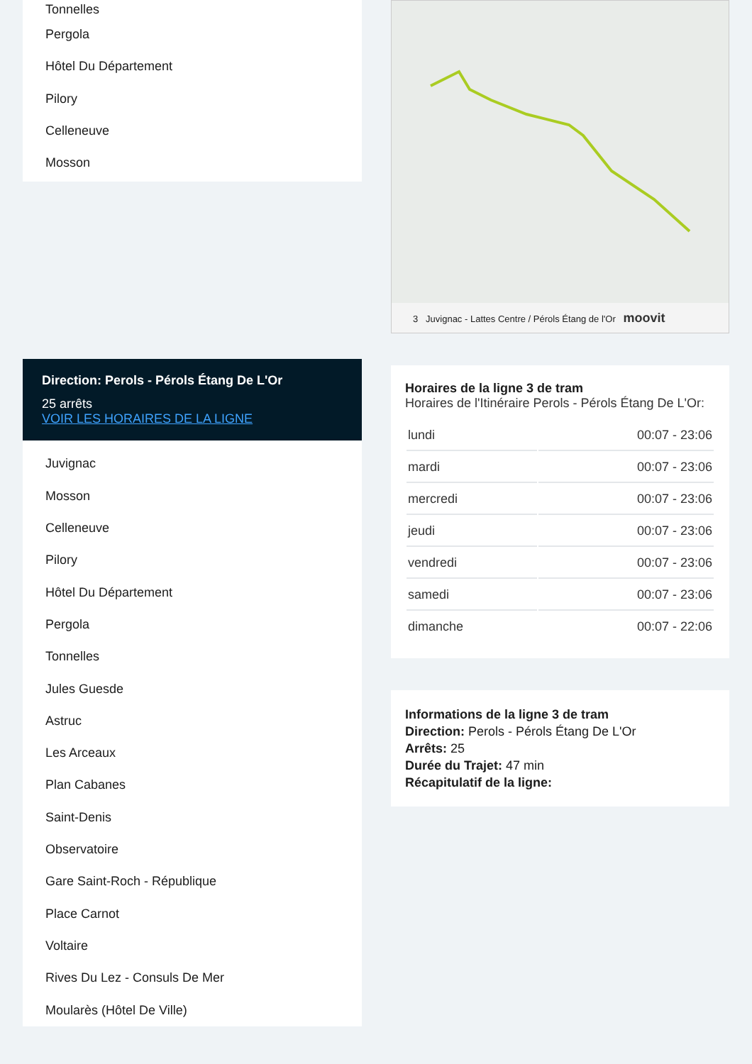Tonnelles
Pergola
Hôtel Du Département
Pilory
Celleneuve
Mosson
Direction: Perols - Pérols Étang De L'Or
25 arrêts
VOIR LES HORAIRES DE LA LIGNE
Juvignac
Mosson
Celleneuve
Pilory
Hôtel Du Département
Pergola
Tonnelles
Jules Guesde
Astruc
Les Arceaux
Plan Cabanes
Saint-Denis
Observatoire
Gare Saint-Roch - République
Place Carnot
Voltaire
Rives Du Lez - Consuls De Mer
Moularès (Hôtel De Ville)
3 Juvignac - Lattes Centre / Pérols Étang de l'Or moovit
Horaires de la ligne 3 de tram
Horaires de l'Itinéraire Perols - Pérols Étang De L'Or:
| lundi | 00:07 - 23:06 |
| mardi | 00:07 - 23:06 |
| mercredi | 00:07 - 23:06 |
| jeudi | 00:07 - 23:06 |
| vendredi | 00:07 - 23:06 |
| samedi | 00:07 - 23:06 |
| dimanche | 00:07 - 22:06 |
Informations de la ligne 3 de tram
Direction: Perols - Pérols Étang De L'Or
Arrêts: 25
Durée du Trajet: 47 min
Récapitulatif de la ligne: